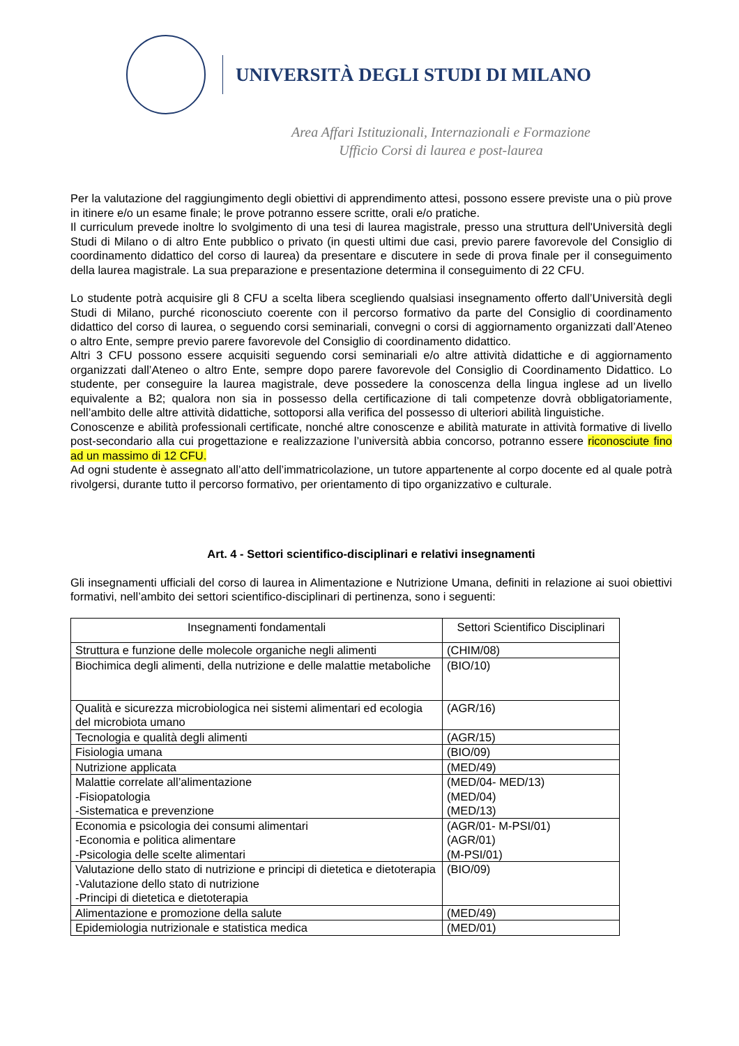UNIVERSITÀ DEGLI STUDI DI MILANO
Area Affari Istituzionali, Internazionali e Formazione
Ufficio Corsi di laurea e post-laurea
Per la valutazione del raggiungimento degli obiettivi di apprendimento attesi, possono essere previste una o più prove in itinere e/o un esame finale; le prove potranno essere scritte, orali e/o pratiche.
Il curriculum prevede inoltre lo svolgimento di una tesi di laurea magistrale, presso una struttura dell'Università degli Studi di Milano o di altro Ente pubblico o privato (in questi ultimi due casi, previo parere favorevole del Consiglio di coordinamento didattico del corso di laurea) da presentare e discutere in sede di prova finale per il conseguimento della laurea magistrale. La sua preparazione e presentazione determina il conseguimento di 22 CFU.
Lo studente potrà acquisire gli 8 CFU a scelta libera scegliendo qualsiasi insegnamento offerto dall’Università degli Studi di Milano, purché riconosciuto coerente con il percorso formativo da parte del Consiglio di coordinamento didattico del corso di laurea, o seguendo corsi seminariali, convegni o corsi di aggiornamento organizzati dall’Ateneo o altro Ente, sempre previo parere favorevole del Consiglio di coordinamento didattico.
Altri 3 CFU possono essere acquisiti seguendo corsi seminariali e/o altre attività didattiche e di aggiornamento organizzati dall’Ateneo o altro Ente, sempre dopo parere favorevole del Consiglio di Coordinamento Didattico. Lo studente, per conseguire la laurea magistrale, deve possedere la conoscenza della lingua inglese ad un livello equivalente a B2; qualora non sia in possesso della certificazione di tali competenze dovrà obbligatoriamente, nell’ambito delle altre attività didattiche, sottoporsi alla verifica del possesso di ulteriori abilità linguistiche.
Conoscenze e abilità professionali certificate, nonché altre conoscenze e abilità maturate in attività formative di livello post-secondario alla cui progettazione e realizzazione l’università abbia concorso, potranno essere riconosciute fino ad un massimo di 12 CFU.
Ad ogni studente è assegnato all’atto dell’immatricolazione, un tutore appartenente al corpo docente ed al quale potrà rivolgersi, durante tutto il percorso formativo, per orientamento di tipo organizzativo e culturale.
Art. 4 - Settori scientifico-disciplinari e relativi insegnamenti
Gli insegnamenti ufficiali del corso di laurea in Alimentazione e Nutrizione Umana, definiti in relazione ai suoi obiettivi formativi, nell’ambito dei settori scientifico-disciplinari di pertinenza, sono i seguenti:
| Insegnamenti fondamentali | Settori Scientifico Disciplinari |
| --- | --- |
| Struttura e funzione delle molecole organiche negli alimenti | (CHIM/08) |
| Biochimica degli alimenti, della nutrizione e delle malattie metaboliche | (BIO/10) |
| Qualità e sicurezza microbiologica nei sistemi alimentari ed ecologia del microbiota umano | (AGR/16) |
| Tecnologia e qualità degli alimenti | (AGR/15) |
| Fisiologia umana | (BIO/09) |
| Nutrizione applicata | (MED/49) |
| Malattie correlate all’alimentazione -Fisiopatologia -Sistematica e prevenzione | (MED/04- MED/13) (MED/04) (MED/13) |
| Economia e psicologia dei consumi alimentari -Economia e politica alimentare -Psicologia delle scelte alimentari | (AGR/01- M-PSI/01) (AGR/01) (M-PSI/01) |
| Valutazione dello stato di nutrizione e principi di dietetica e dietoterapia -Valutazione dello stato di nutrizione -Principi di dietetica e dietoterapia | (BIO/09) |
| Alimentazione e promozione della salute | (MED/49) |
| Epidemiologia nutrizionale e statistica medica | (MED/01) |